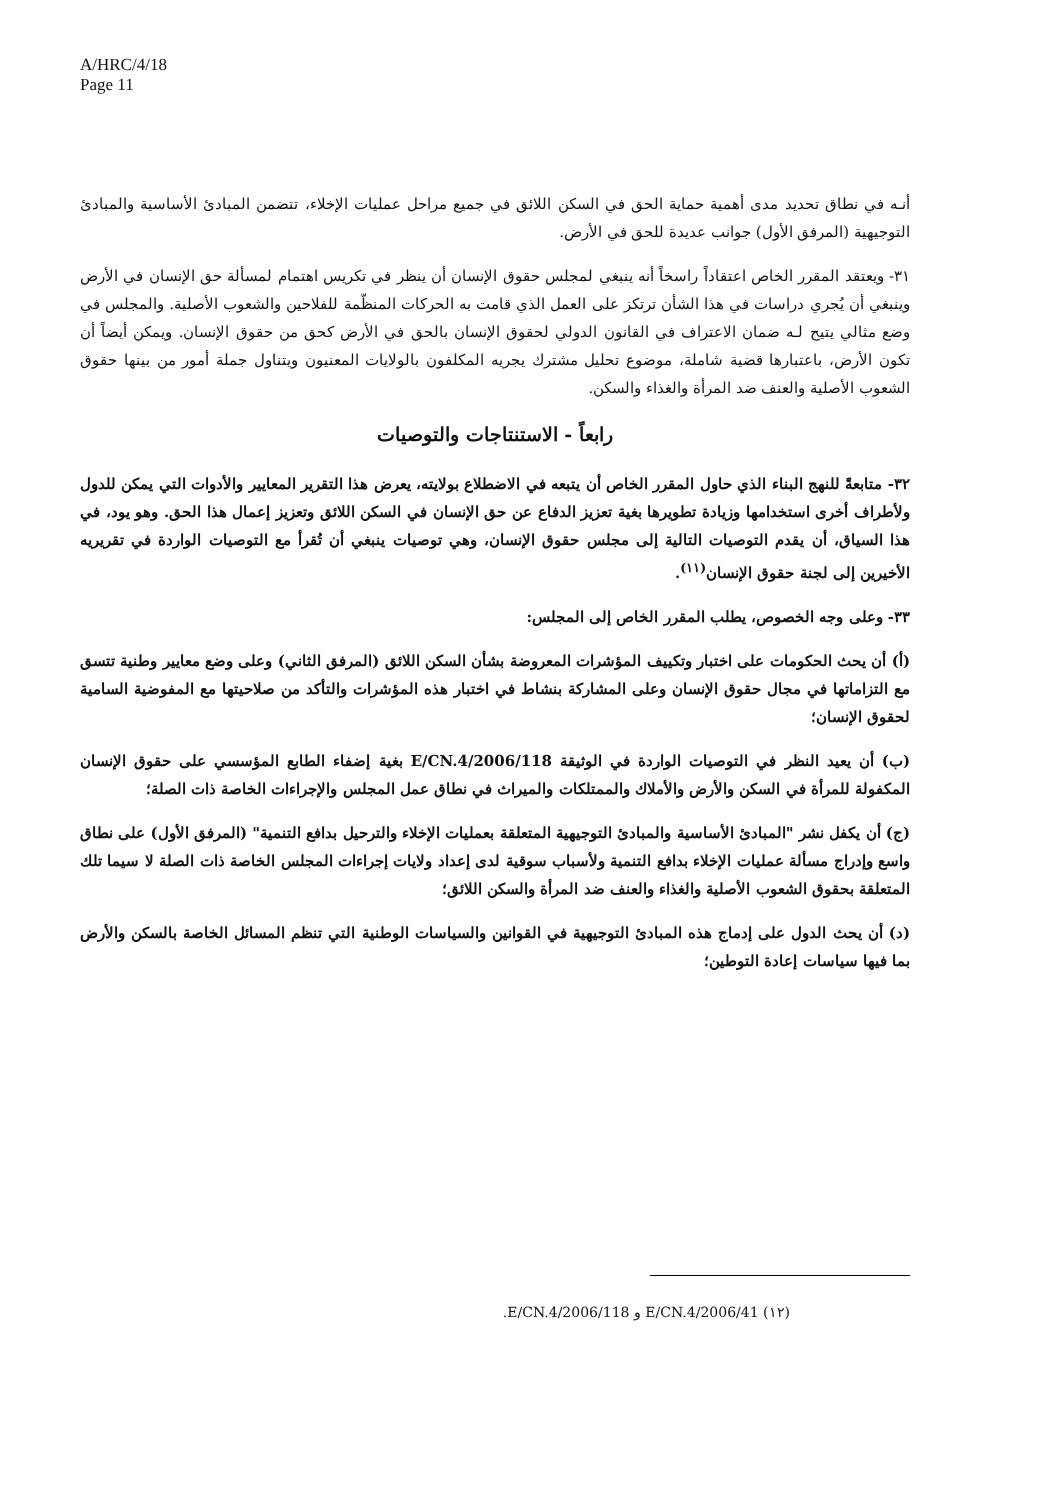A/HRC/4/18
Page 11
أنـه في نطاق تحديد مدى أهمية حماية الحق في السكن اللائق في جميع مراحل عمليات الإخلاء، تتضمن المبادئ الأساسية والمبادئ التوجيهية (المرفق الأول) جوانب عديدة للحق في الأرض.
٣١- ويعتقد المقرر الخاص اعتقاداً راسخاً أنه ينبغي لمجلس حقوق الإنسان أن ينظر في تكريس اهتمام لمسألة حق الإنسان في الأرض وينبغي أن يُجري دراسات في هذا الشأن ترتكز على العمل الذي قامت به الحركات المنظّمة للفلاحين والشعوب الأصلية. والمجلس في وضع مثالي يتيح لـه ضمان الاعتراف في القانون الدولي لحقوق الإنسان بالحق في الأرض كحق من حقوق الإنسان. ويمكن أيضاً أن تكون الأرض، باعتبارها قضية شاملة، موضوع تحليل مشترك يجريه المكلفون بالولايات المعنيون ويتناول جملة أمور من بينها حقوق الشعوب الأصلية والعنف ضد المرأة والغذاء والسكن.
رابعاً - الاستنتاجات والتوصيات
٣٢- متابعةً للنهج البناء الذي حاول المقرر الخاص أن يتبعه في الاضطلاع بولايته، يعرض هذا التقرير المعايير والأدوات التي يمكن للدول ولأطراف أخرى استخدامها وزيادة تطويرها بغية تعزيز الدفاع عن حق الإنسان في السكن اللائق وتعزيز إعمال هذا الحق. وهو يود، في هذا السياق، أن يقدم التوصيات التالية إلى مجلس حقوق الإنسان، وهي توصيات ينبغي أن تُقرأ مع التوصيات الواردة في تقريريه الأخيرين إلى لجنة حقوق الإنسان<sup>(١١)</sup>.
٣٣- وعلى وجه الخصوص، يطلب المقرر الخاص إلى المجلس:
(أ) أن يحث الحكومات على اختبار وتكييف المؤشرات المعروضة بشأن السكن اللائق (المرفق الثاني) وعلى وضع معايير وطنية تتسق مع التزاماتها في مجال حقوق الإنسان وعلى المشاركة بنشاط في اختبار هذه المؤشرات والتأكد من صلاحيتها مع المفوضية السامية لحقوق الإنسان؛
(ب) أن يعيد النظر في التوصيات الواردة في الوثيقة E/CN.4/2006/118 بغية إضفاء الطابع المؤسسي على حقوق الإنسان المكفولة للمرأة في السكن والأرض والأملاك والممتلكات والميراث في نطاق عمل المجلس والإجراءات الخاصة ذات الصلة؛
(ج) أن يكفل نشر "المبادئ الأساسية والمبادئ التوجيهية المتعلقة بعمليات الإخلاء والترحيل بدافع التنمية" (المرفق الأول) على نطاق واسع وإدراج مسألة عمليات الإخلاء بدافع التنمية ولأسباب سوقية لدى إعداد ولايات إجراءات المجلس الخاصة ذات الصلة لا سيما تلك المتعلقة بحقوق الشعوب الأصلية والغذاء والعنف ضد المرأة والسكن اللائق؛
(د) أن يحث الدول على إدماج هذه المبادئ التوجيهية في القوانين والسياسات الوطنية التي تنظم المسائل الخاصة بالسكن والأرض بما فيها سياسات إعادة التوطين؛
(١٢) E/CN.4/2006/41 و E/CN.4/2006/118.